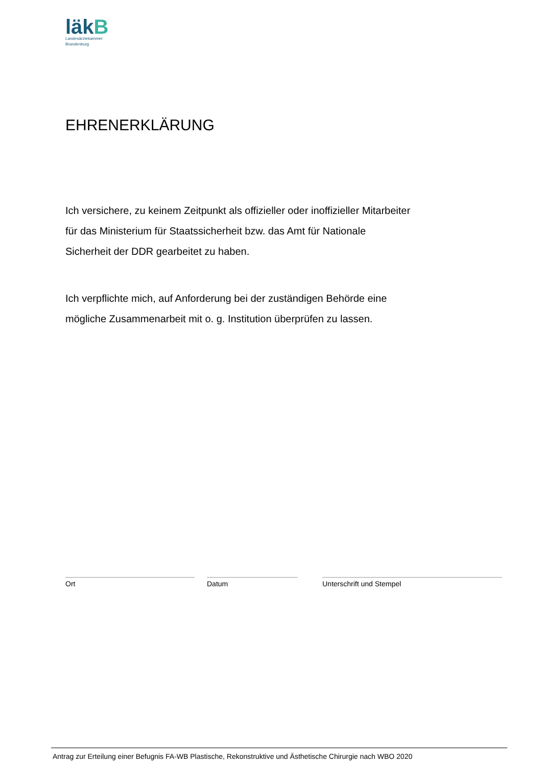läkB
Landesärztekammer
Brandenburg
EHRENERKLÄRUNG
Ich versichere, zu keinem Zeitpunkt als offizieller oder inoffizieller Mitarbeiter für das Ministerium für Staatssicherheit bzw. das Amt für Nationale Sicherheit der DDR gearbeitet zu haben.
Ich verpflichte mich, auf Anforderung bei der zuständigen Behörde eine mögliche Zusammenarbeit mit o. g. Institution überprüfen zu lassen.
Ort Datum Unterschrift und Stempel
Antrag zur Erteilung einer Befugnis FA-WB Plastische, Rekonstruktive und Ästhetische Chirurgie nach WBO 2020